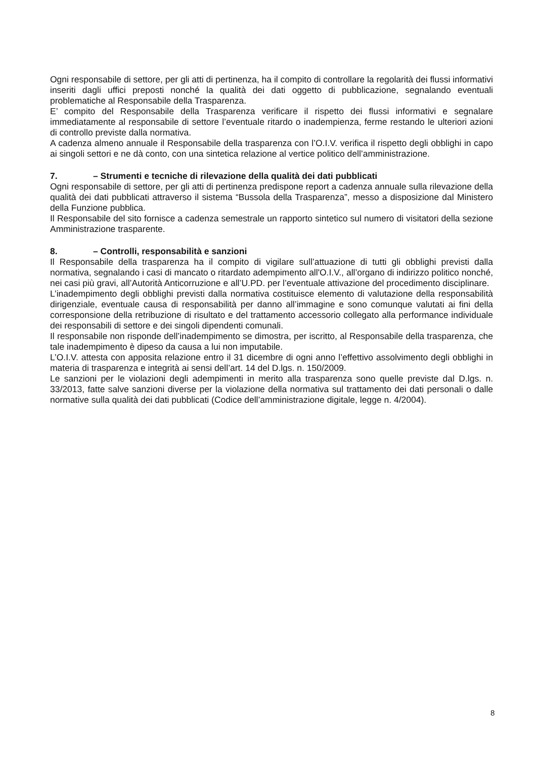Ogni responsabile di settore, per gli atti di pertinenza, ha il compito di controllare la regolarità dei flussi informativi inseriti dagli uffici preposti nonché la qualità dei dati oggetto di pubblicazione, segnalando eventuali problematiche al Responsabile della Trasparenza.
E’ compito del Responsabile della Trasparenza verificare il rispetto dei flussi informativi e segnalare immediatamente al responsabile di settore l’eventuale ritardo o inadempienza, ferme restando le ulteriori azioni di controllo previste dalla normativa.
A cadenza almeno annuale il Responsabile della trasparenza con l’O.I.V. verifica il rispetto degli obblighi in capo ai singoli settori e ne dà conto, con una sintetica relazione al vertice politico dell’amministrazione.
7. – Strumenti e tecniche di rilevazione della qualità dei dati pubblicati
Ogni responsabile di settore, per gli atti di pertinenza predispone report a cadenza annuale sulla rilevazione della qualità dei dati pubblicati attraverso il sistema “Bussola della Trasparenza”, messo a disposizione dal Ministero della Funzione pubblica.
Il Responsabile del sito fornisce a cadenza semestrale un rapporto sintetico sul numero di visitatori della sezione Amministrazione trasparente.
8. – Controlli, responsabilità e sanzioni
Il Responsabile della trasparenza ha il compito di vigilare sull’attuazione di tutti gli obblighi previsti dalla normativa, segnalando i casi di mancato o ritardato adempimento all'O.I.V., all’organo di indirizzo politico nonché, nei casi più gravi, all’Autorità Anticorruzione e all’U.PD. per l’eventuale attivazione del procedimento disciplinare.
L’inadempimento degli obblighi previsti dalla normativa costituisce elemento di valutazione della responsabilità dirigenziale, eventuale causa di responsabilità per danno all’immagine e sono comunque valutati ai fini della corresponsione della retribuzione di risultato e del trattamento accessorio collegato alla performance individuale dei responsabili di settore e dei singoli dipendenti comunali.
Il responsabile non risponde dell’inadempimento se dimostra, per iscritto, al Responsabile della trasparenza, che tale inadempimento è dipeso da causa a lui non imputabile.
L’O.I.V. attesta con apposita relazione entro il 31 dicembre di ogni anno l’effettivo assolvimento degli obblighi in materia di trasparenza e integrità ai sensi dell’art. 14 del D.lgs. n. 150/2009.
Le sanzioni per le violazioni degli adempimenti in merito alla trasparenza sono quelle previste dal D.lgs. n. 33/2013, fatte salve sanzioni diverse per la violazione della normativa sul trattamento dei dati personali o dalle normative sulla qualità dei dati pubblicati (Codice dell’amministrazione digitale, legge n. 4/2004).
8